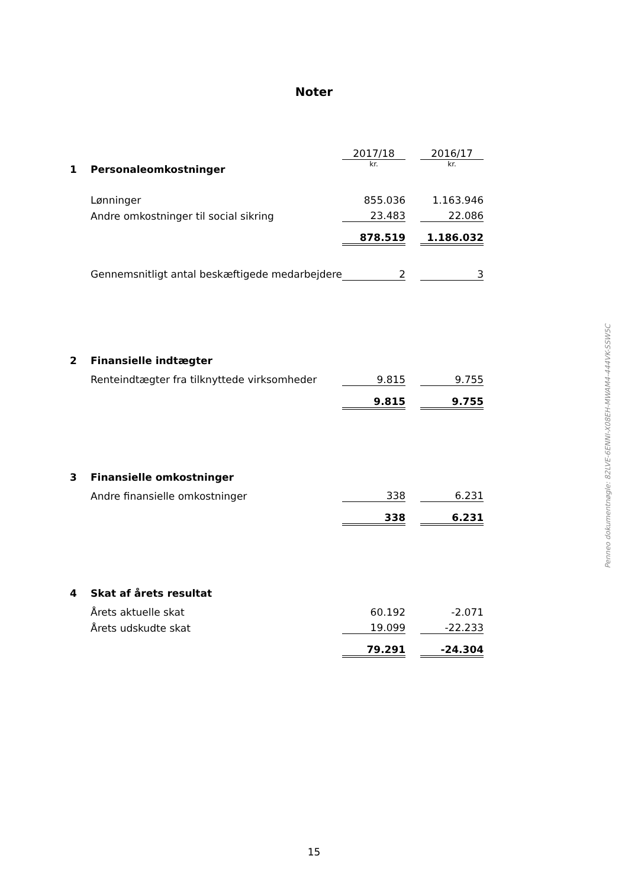Noter
| | | 2017/18 | | 2016/17 |
| 1 | Personaleomkostninger | kr. | | kr. |
| | Lønninger | 855.036 | | 1.163.946 |
| | Andre omkostninger til social sikring | 23.483 | | 22.086 |
| | | 878.519 | | 1.186.032 |
| | Gennemsnitligt antal beskæftigede medarbejdere | 2 | | 3 |
| 2 | Finansielle indtægter | | | |
| | Renteindtægter fra tilknyttede virksomheder | 9.815 | | 9.755 |
| | | 9.815 | | 9.755 |
| 3 | Finansielle omkostninger | | | |
| | Andre finansielle omkostninger | 338 | | 6.231 |
| | | 338 | | 6.231 |
| 4 | Skat af årets resultat | | | |
| | Årets aktuelle skat | 60.192 | | -2.071 |
| | Årets udskudte skat | 19.099 | | -22.233 |
| | | 79.291 | | -24.304 |
Penneo dokumentnøgle: 82LVE-6ENNI-X08EH-MWAM4-444VK-SSW5C
15